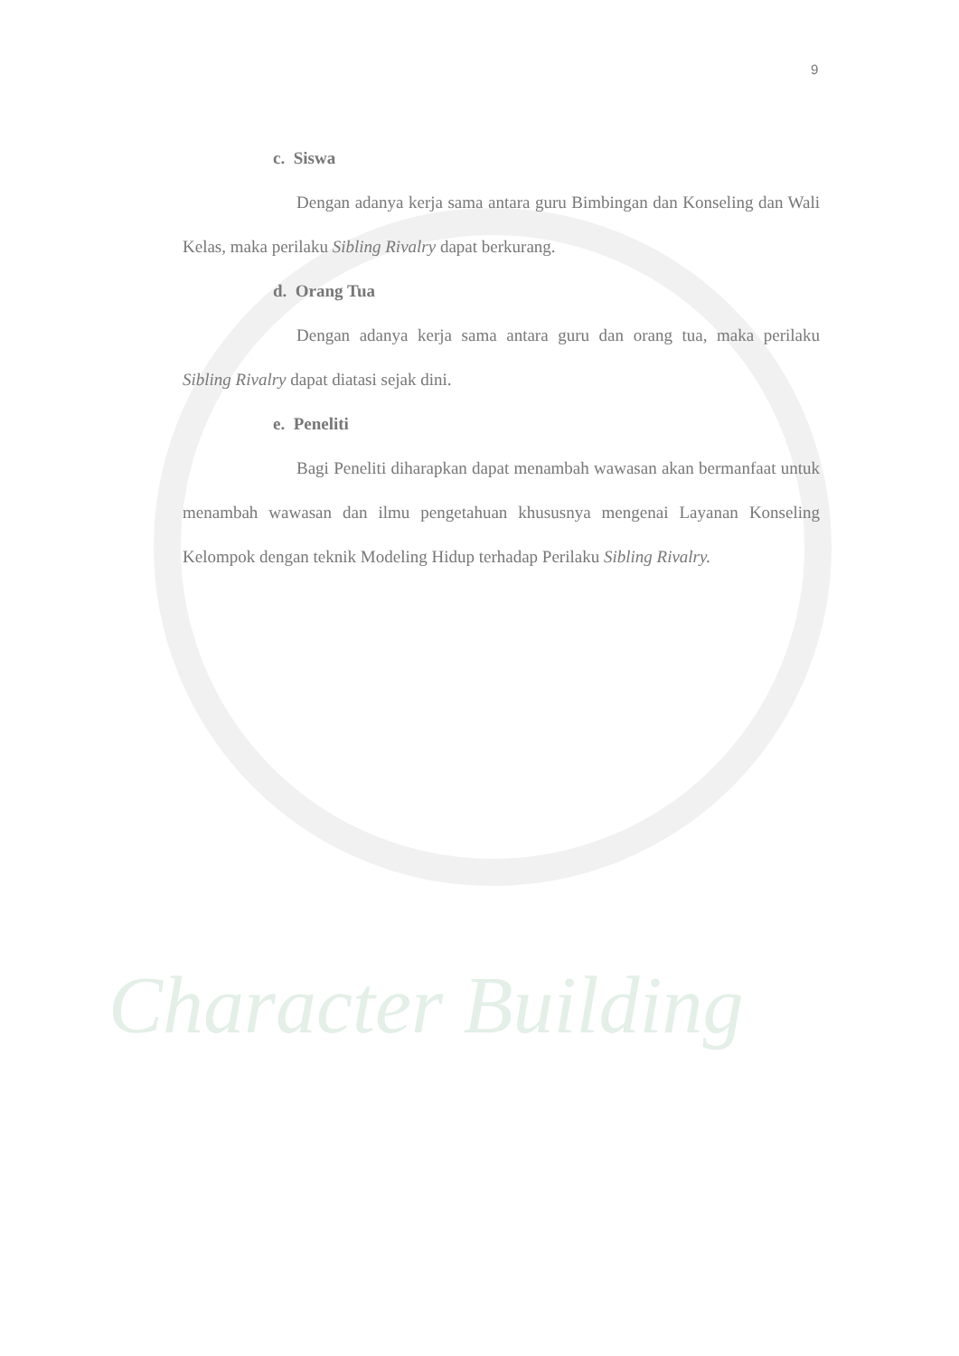Character Building
9
c. Siswa
Dengan adanya kerja sama antara guru Bimbingan dan Konseling dan Wali Kelas, maka perilaku Sibling Rivalry dapat berkurang.
d. Orang Tua
Dengan adanya kerja sama antara guru dan orang tua, maka perilaku Sibling Rivalry dapat diatasi sejak dini.
e. Peneliti
Bagi Peneliti diharapkan dapat menambah wawasan akan bermanfaat untuk menambah wawasan dan ilmu pengetahuan khususnya mengenai Layanan Konseling Kelompok dengan teknik Modeling Hidup terhadap Perilaku Sibling Rivalry.